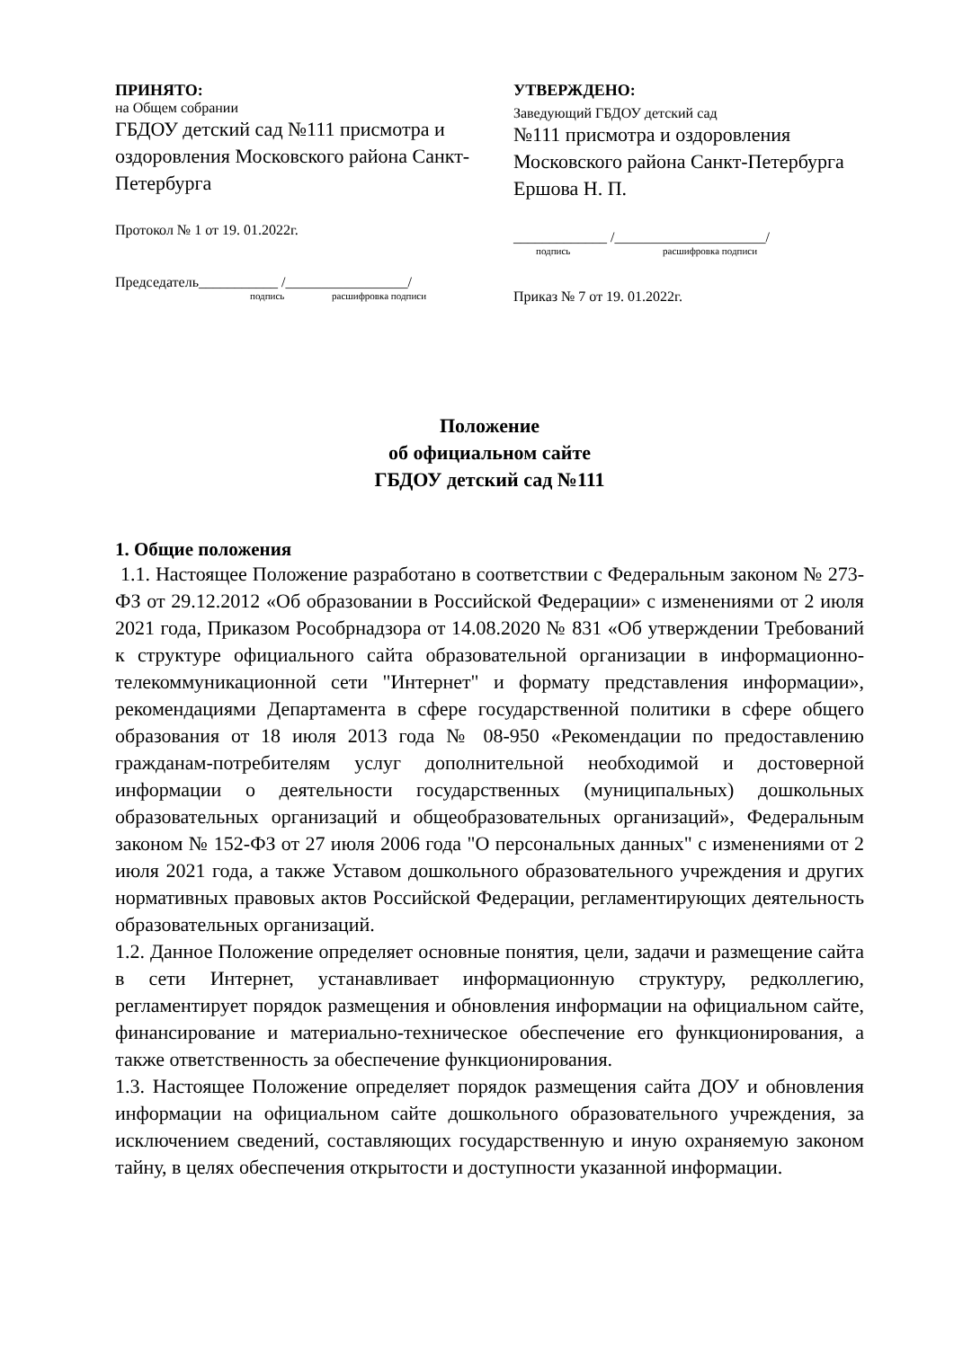ПРИНЯТО:
на Общем собрании
ГБДОУ детский сад №111 присмотра и оздоровления Московского района Санкт-Петербурга
Протокол № 1 от 19. 01.2022г.
Председатель___________ /_________________/
подпись расшифровка подписи
УТВЕРЖДЕНО:
Заведующий ГБДОУ детский сад
№111 присмотра и оздоровления Московского района Санкт-Петербурга
Ершова Н. П.
_____________ /_____________________/
подпись расшифровка подписи
Приказ № 7 от 19. 01.2022г.
Положение
об официальном сайте
ГБДОУ детский сад №111
1. Общие положения
1.1. Настоящее Положение разработано в соответствии с Федеральным законом № 273-ФЗ от 29.12.2012 «Об образовании в Российской Федерации» с изменениями от 2 июля 2021 года, Приказом Рособрнадзора от 14.08.2020 № 831 «Об утверждении Требований к структуре официального сайта образовательной организации в информационно-телекоммуникационной сети "Интернет" и формату представления информации», рекомендациями Департамента в сфере государственной политики в сфере общего образования от 18 июля 2013 года № 08-950 «Рекомендации по предоставлению гражданам-потребителям услуг дополнительной необходимой и достоверной информации о деятельности государственных (муниципальных) дошкольных образовательных организаций и общеобразовательных организаций», Федеральным законом № 152-ФЗ от 27 июля 2006 года "О персональных данных" с изменениями от 2 июля 2021 года, а также Уставом дошкольного образовательного учреждения и других нормативных правовых актов Российской Федерации, регламентирующих деятельность образовательных организаций.
1.2. Данное Положение определяет основные понятия, цели, задачи и размещение сайта в сети Интернет, устанавливает информационную структуру, редколлегию, регламентирует порядок размещения и обновления информации на официальном сайте, финансирование и материально-техническое обеспечение его функционирования, а также ответственность за обеспечение функционирования.
1.3. Настоящее Положение определяет порядок размещения сайта ДОУ и обновления информации на официальном сайте дошкольного образовательного учреждения, за исключением сведений, составляющих государственную и иную охраняемую законом тайну, в целях обеспечения открытости и доступности указанной информации.